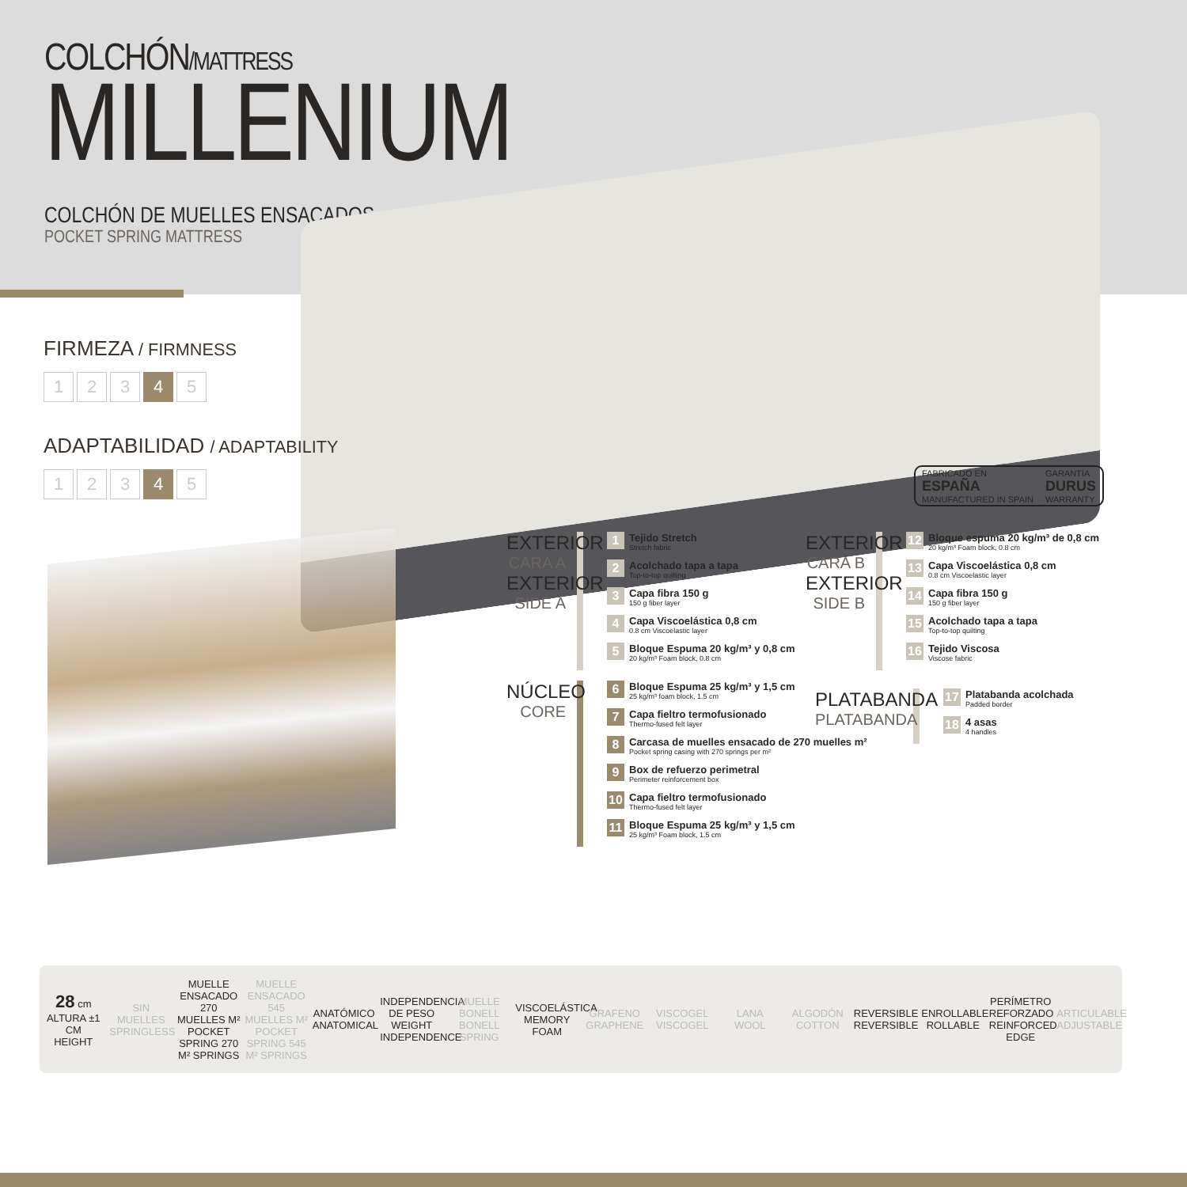COLCHÓN/MATTRESS
MILLENIUM
COLCHÓN DE MUELLES ENSACADOS
POCKET SPRING MATTRESS
FABRICADO EN
ESPAÑA
MANUFACTURED IN SPAIN
GARANTÍA
DURUS
WARRANTY
FIRMEZA / FIRMNESS
1 2 3 4 5
ADAPTABILIDAD / ADAPTABILITY
1 2 3 4 5
EXTERIOR
CARA A
EXTERIOR
SIDE A
1
Tejido Stretch
Stretch fabric
2
Acolchado tapa a tapa
Top-to-top quilting
3
Capa fibra 150 g
150 g fiber layer
4
Capa Viscoelástica 0,8 cm
0.8 cm Viscoelastic layer
5
Bloque Espuma 20 kg/m³ y 0,8 cm
20 kg/m³ Foam block, 0.8 cm
EXTERIOR
CARA B
EXTERIOR
SIDE B
12
Bloque espuma 20 kg/m³ de 0,8 cm
20 kg/m³ Foam block, 0.8 cm
13
Capa Viscoelástica 0,8 cm
0.8 cm Viscoelastic layer
14
Capa fibra 150 g
150 g fiber layer
15
Acolchado tapa a tapa
Top-to-top quilting
16
Tejido Viscosa
Viscose fabric
NÚCLEO
CORE
6
Bloque Espuma 25 kg/m³ y 1,5 cm
25 kg/m³ foam block, 1.5 cm
7
Capa fieltro termofusionado
Thermo-fused felt layer
8
Carcasa de muelles ensacado de 270 muelles m²
Pocket spring casing with 270 springs per m²
9
Box de refuerzo perimetral
Perimeter reinforcement box
10
Capa fieltro termofusionado
Thermo-fused felt layer
11
Bloque Espuma 25 kg/m³ y 1,5 cm
25 kg/m³ Foam block, 1.5 cm
PLATABANDA
PLATABANDA
17
Platabanda acolchada
Padded border
18
4 asas
4 handles
28 cm
ALTURA ±1 CM
HEIGHT
SIN MUELLES
SPRINGLESS
MUELLE ENSACADO 270 MUELLES M²
POCKET SPRING 270 M² SPRINGS
MUELLE ENSACADO 545 MUELLES M²
POCKET SPRING 545 M² SPRINGS
ANATÓMICO
ANATOMICAL
INDEPENDENCIA DE PESO
WEIGHT INDEPENDENCE
MUELLE BONELL
BONELL SPRING
VISCOELÁSTICA
MEMORY FOAM
GRAFENO
GRAPHENE
VISCOGEL
VISCOGEL
LANA
WOOL
ALGODÓN
COTTON
REVERSIBLE
REVERSIBLE
ENROLLABLE
ROLLABLE
PERÍMETRO REFORZADO
REINFORCED EDGE
ARTICULABLE
ADJUSTABLE